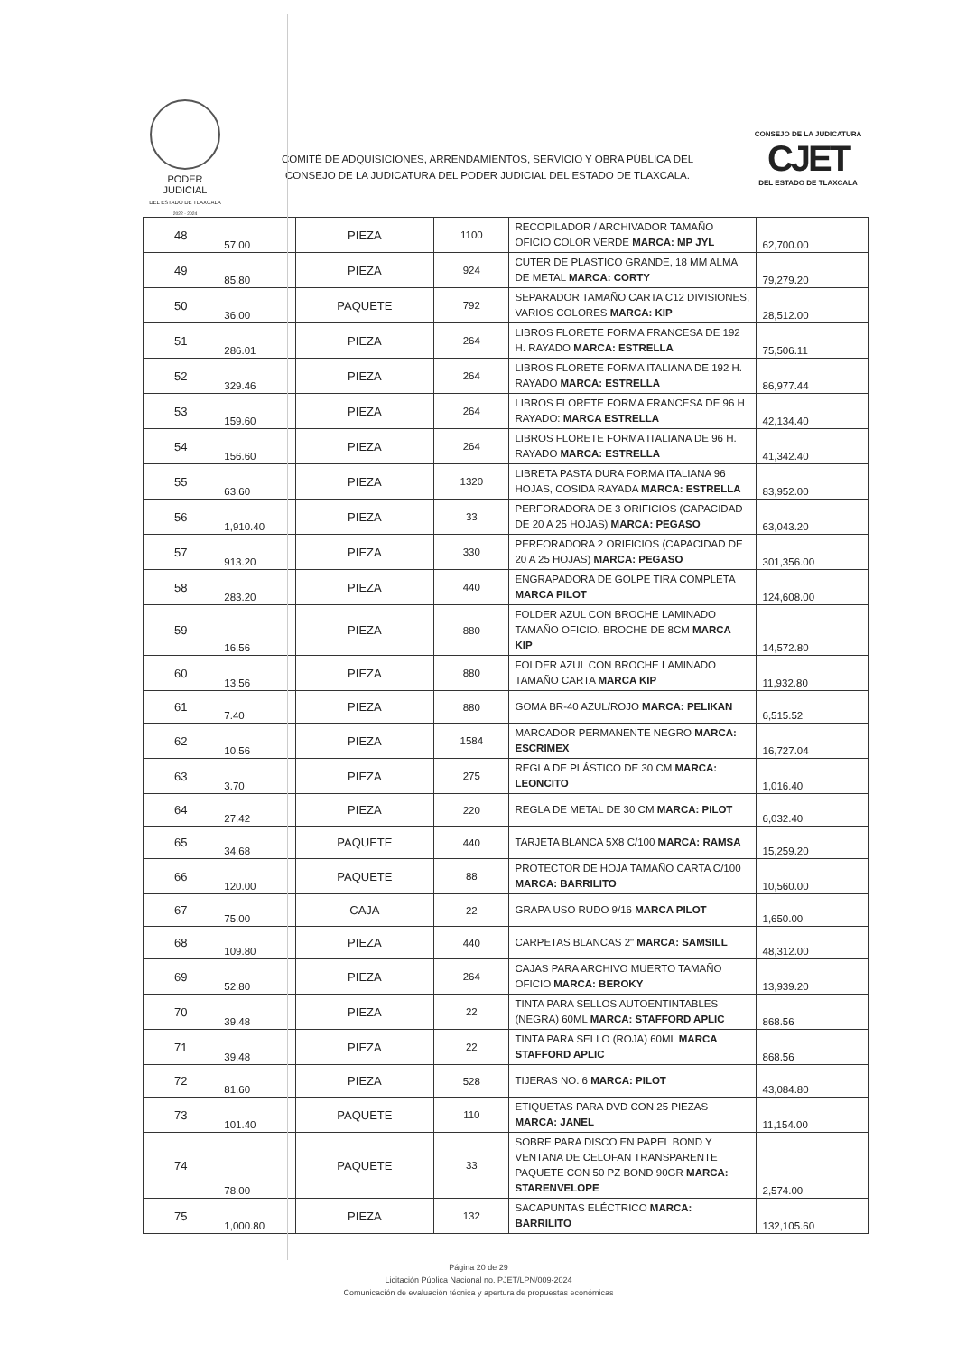PODER JUDICIAL
DEL ESTADO DE TLAXCALA
2022 - 2024
COMITÉ DE ADQUISICIONES, ARRENDAMIENTOS, SERVICIO Y OBRA PÚBLICA DEL
CONSEJO DE LA JUDICATURA DEL PODER JUDICIAL DEL ESTADO DE TLAXCALA.
CONSEJO DE LA JUDICATURA
CJET
DEL ESTADO DE TLAXCALA
| 48 | 57.00 | PIEZA | 1100 | RECOPILADOR / ARCHIVADOR TAMAÑO OFICIO COLOR VERDE MARCA: MP JYL | 62,700.00 |
| 49 | 85.80 | PIEZA | 924 | CUTER DE PLASTICO GRANDE, 18 MM ALMA DE METAL MARCA: CORTY | 79,279.20 |
| 50 | 36.00 | PAQUETE | 792 | SEPARADOR TAMAÑO CARTA C12 DIVISIONES, VARIOS COLORES MARCA: KIP | 28,512.00 |
| 51 | 286.01 | PIEZA | 264 | LIBROS FLORETE FORMA FRANCESA DE 192 H. RAYADO MARCA: ESTRELLA | 75,506.11 |
| 52 | 329.46 | PIEZA | 264 | LIBROS FLORETE FORMA ITALIANA DE 192 H. RAYADO MARCA: ESTRELLA | 86,977.44 |
| 53 | 159.60 | PIEZA | 264 | LIBROS FLORETE FORMA FRANCESA DE 96 H RAYADO: MARCA ESTRELLA | 42,134.40 |
| 54 | 156.60 | PIEZA | 264 | LIBROS FLORETE FORMA ITALIANA DE 96 H. RAYADO MARCA: ESTRELLA | 41,342.40 |
| 55 | 63.60 | PIEZA | 1320 | LIBRETA PASTA DURA FORMA ITALIANA 96 HOJAS, COSIDA RAYADA MARCA: ESTRELLA | 83,952.00 |
| 56 | 1,910.40 | PIEZA | 33 | PERFORADORA DE 3 ORIFICIOS (CAPACIDAD DE 20 A 25 HOJAS) MARCA: PEGASO | 63,043.20 |
| 57 | 913.20 | PIEZA | 330 | PERFORADORA 2 ORIFICIOS (CAPACIDAD DE 20 A 25 HOJAS) MARCA: PEGASO | 301,356.00 |
| 58 | 283.20 | PIEZA | 440 | ENGRAPADORA DE GOLPE TIRA COMPLETA MARCA PILOT | 124,608.00 |
| 59 | 16.56 | PIEZA | 880 | FOLDER AZUL CON BROCHE LAMINADO TAMAÑO OFICIO. BROCHE DE 8CM MARCA KIP | 14,572.80 |
| 60 | 13.56 | PIEZA | 880 | FOLDER AZUL CON BROCHE LAMINADO TAMAÑO CARTA MARCA KIP | 11,932.80 |
| 61 | 7.40 | PIEZA | 880 | GOMA BR-40 AZUL/ROJO MARCA: PELIKAN | 6,515.52 |
| 62 | 10.56 | PIEZA | 1584 | MARCADOR PERMANENTE NEGRO MARCA: ESCRIMEX | 16,727.04 |
| 63 | 3.70 | PIEZA | 275 | REGLA DE PLÁSTICO DE 30 CM MARCA: LEONCITO | 1,016.40 |
| 64 | 27.42 | PIEZA | 220 | REGLA DE METAL DE 30 CM MARCA: PILOT | 6,032.40 |
| 65 | 34.68 | PAQUETE | 440 | TARJETA BLANCA 5X8 C/100 MARCA: RAMSA | 15,259.20 |
| 66 | 120.00 | PAQUETE | 88 | PROTECTOR DE HOJA TAMAÑO CARTA C/100 MARCA: BARRILITO | 10,560.00 |
| 67 | 75.00 | CAJA | 22 | GRAPA USO RUDO 9/16 MARCA PILOT | 1,650.00 |
| 68 | 109.80 | PIEZA | 440 | CARPETAS BLANCAS 2" MARCA: SAMSILL | 48,312.00 |
| 69 | 52.80 | PIEZA | 264 | CAJAS PARA ARCHIVO MUERTO TAMAÑO OFICIO MARCA: BEROKY | 13,939.20 |
| 70 | 39.48 | PIEZA | 22 | TINTA PARA SELLOS AUTOENTINTABLES (NEGRA) 60ML MARCA: STAFFORD APLIC | 868.56 |
| 71 | 39.48 | PIEZA | 22 | TINTA PARA SELLO (ROJA) 60ML MARCA STAFFORD APLIC | 868.56 |
| 72 | 81.60 | PIEZA | 528 | TIJERAS NO. 6 MARCA: PILOT | 43,084.80 |
| 73 | 101.40 | PAQUETE | 110 | ETIQUETAS PARA DVD CON 25 PIEZAS MARCA: JANEL | 11,154.00 |
| 74 | 78.00 | PAQUETE | 33 | SOBRE PARA DISCO EN PAPEL BOND Y VENTANA DE CELOFAN TRANSPARENTE PAQUETE CON 50 PZ BOND 90GR MARCA: STARENVELOPE | 2,574.00 |
| 75 | 1,000.80 | PIEZA | 132 | SACAPUNTAS ELÉCTRICO MARCA: BARRILITO | 132,105.60 |
Página 20 de 29
Licitación Pública Nacional no. PJET/LPN/009-2024
Comunicación de evaluación técnica y apertura de propuestas económicas